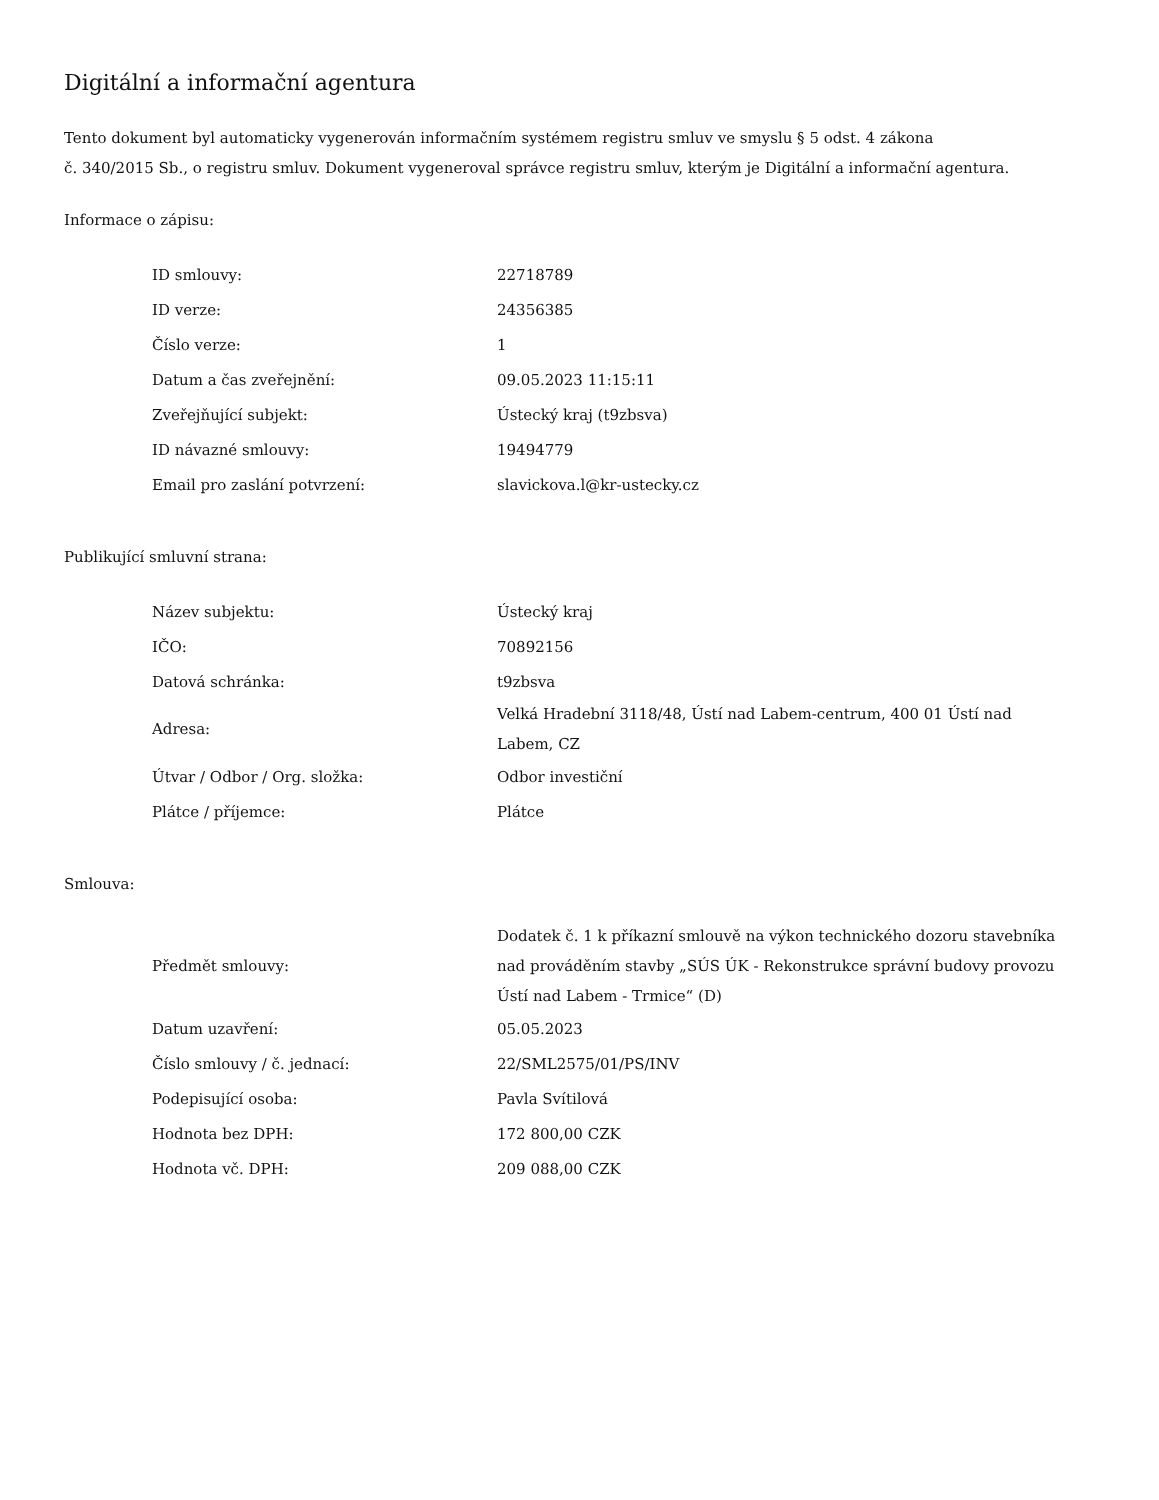Digitální a informační agentura
Tento dokument byl automaticky vygenerován informačním systémem registru smluv ve smyslu § 5 odst. 4 zákona
č. 340/2015 Sb., o registru smluv. Dokument vygeneroval správce registru smluv, kterým je Digitální a informační agentura.
Informace o zápisu:
| ID smlouvy: | 22718789 |
| ID verze: | 24356385 |
| Číslo verze: | 1 |
| Datum a čas zveřejnění: | 09.05.2023 11:15:11 |
| Zveřejňující subjekt: | Ústecký kraj (t9zbsva) |
| ID návazné smlouvy: | 19494779 |
| Email pro zaslání potvrzení: | slavickova.l@kr-ustecky.cz |
Publikující smluvní strana:
| Název subjektu: | Ústecký kraj |
| IČO: | 70892156 |
| Datová schránka: | t9zbsva |
| Adresa: | Velká Hradební 3118/48, Ústí nad Labem-centrum, 400 01 Ústí nad Labem, CZ |
| Útvar / Odbor / Org. složka: | Odbor investiční |
| Plátce / příjemce: | Plátce |
Smlouva:
| Předmět smlouvy: | Dodatek č. 1 k příkazní smlouvě na výkon technického dozoru stavebníka nad prováděním stavby „SÚS ÚK - Rekonstrukce správní budovy provozu Ústí nad Labem - Trmice“ (D) |
| Datum uzavření: | 05.05.2023 |
| Číslo smlouvy / č. jednací: | 22/SML2575/01/PS/INV |
| Podepisující osoba: | Pavla Svítilová |
| Hodnota bez DPH: | 172 800,00 CZK |
| Hodnota vč. DPH: | 209 088,00 CZK |